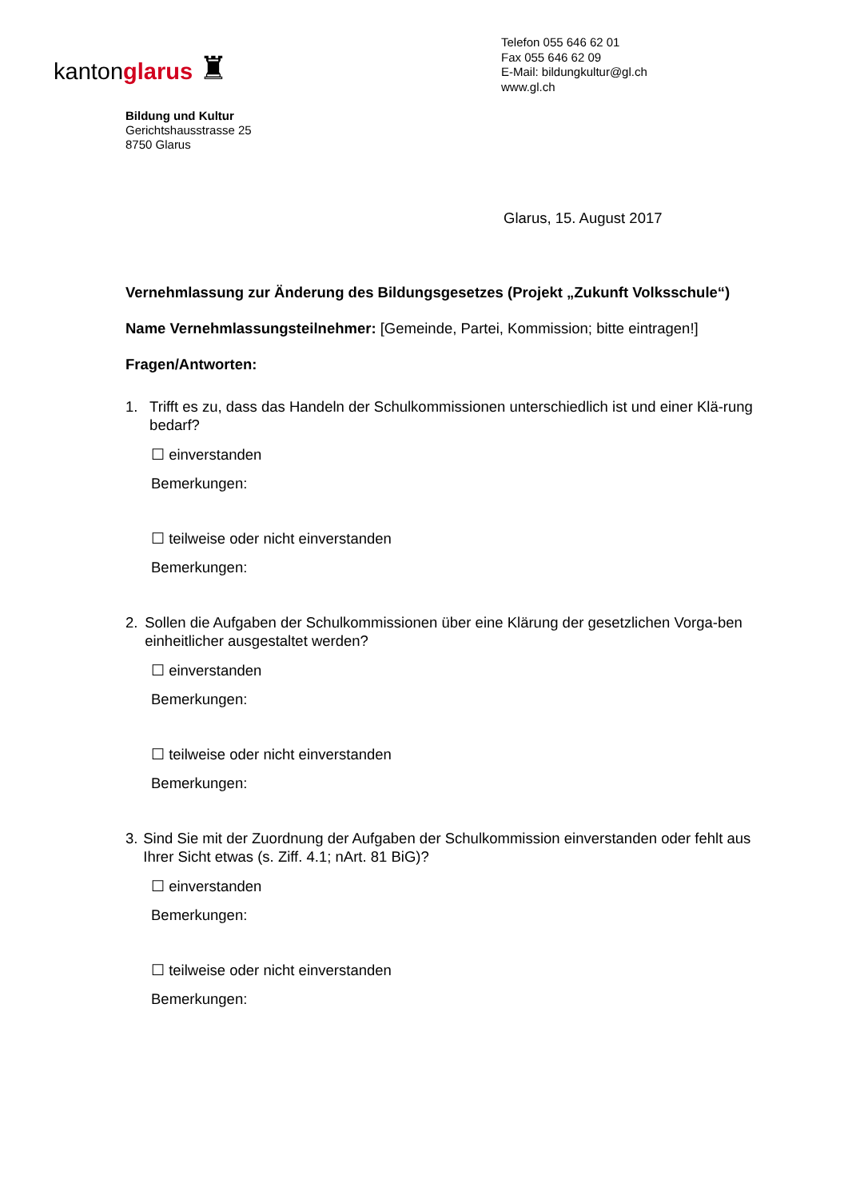kantonglarus ♜
Telefon 055 646 62 01
Fax 055 646 62 09
E-Mail: bildungkultur@gl.ch
www.gl.ch
Bildung und Kultur
Gerichtshausstrasse 25
8750 Glarus
Glarus, 15. August 2017
Vernehmlassung zur Änderung des Bildungsgesetzes (Projekt „Zukunft Volksschule“)
Name Vernehmlassungsteilnehmer: [Gemeinde, Partei, Kommission; bitte eintragen!]
Fragen/Antworten:
1. Trifft es zu, dass das Handeln der Schulkommissionen unterschiedlich ist und einer Klä-rung bedarf?
☐ einverstanden
Bemerkungen:
☐ teilweise oder nicht einverstanden
Bemerkungen:
2. Sollen die Aufgaben der Schulkommissionen über eine Klärung der gesetzlichen Vorga-ben einheitlicher ausgestaltet werden?
☐ einverstanden
Bemerkungen:
☐ teilweise oder nicht einverstanden
Bemerkungen:
3. Sind Sie mit der Zuordnung der Aufgaben der Schulkommission einverstanden oder fehlt aus Ihrer Sicht etwas (s. Ziff. 4.1; nArt. 81 BiG)?
☐ einverstanden
Bemerkungen:
☐ teilweise oder nicht einverstanden
Bemerkungen: